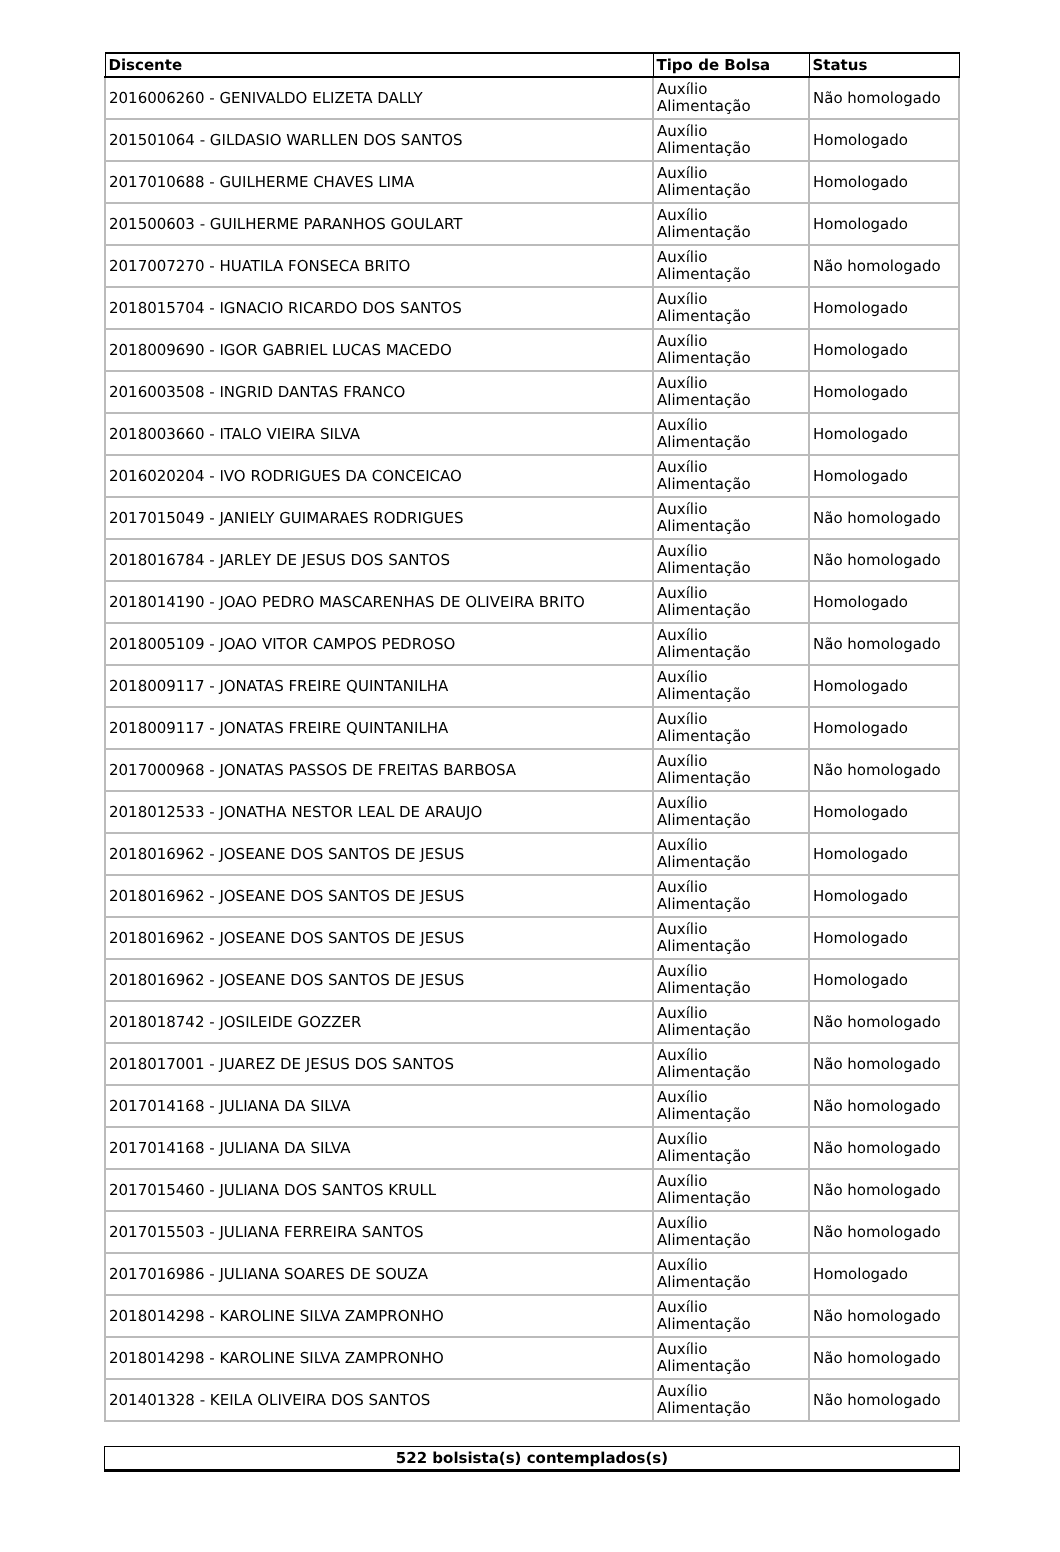| Discente | Tipo de Bolsa | Status |
| --- | --- | --- |
| 2016006260 - GENIVALDO ELIZETA DALLY | Auxílio Alimentação | Não homologado |
| 201501064 - GILDASIO WARLLEN DOS SANTOS | Auxílio Alimentação | Homologado |
| 2017010688 - GUILHERME CHAVES LIMA | Auxílio Alimentação | Homologado |
| 201500603 - GUILHERME PARANHOS GOULART | Auxílio Alimentação | Homologado |
| 2017007270 - HUATILA FONSECA BRITO | Auxílio Alimentação | Não homologado |
| 2018015704 - IGNACIO RICARDO DOS SANTOS | Auxílio Alimentação | Homologado |
| 2018009690 - IGOR GABRIEL LUCAS MACEDO | Auxílio Alimentação | Homologado |
| 2016003508 - INGRID DANTAS FRANCO | Auxílio Alimentação | Homologado |
| 2018003660 - ITALO VIEIRA SILVA | Auxílio Alimentação | Homologado |
| 2016020204 - IVO RODRIGUES DA CONCEICAO | Auxílio Alimentação | Homologado |
| 2017015049 - JANIELY GUIMARAES RODRIGUES | Auxílio Alimentação | Não homologado |
| 2018016784 - JARLEY DE JESUS DOS SANTOS | Auxílio Alimentação | Não homologado |
| 2018014190 - JOAO PEDRO MASCARENHAS DE OLIVEIRA BRITO | Auxílio Alimentação | Homologado |
| 2018005109 - JOAO VITOR CAMPOS PEDROSO | Auxílio Alimentação | Não homologado |
| 2018009117 - JONATAS FREIRE QUINTANILHA | Auxílio Alimentação | Homologado |
| 2018009117 - JONATAS FREIRE QUINTANILHA | Auxílio Alimentação | Homologado |
| 2017000968 - JONATAS PASSOS DE FREITAS BARBOSA | Auxílio Alimentação | Não homologado |
| 2018012533 - JONATHA NESTOR LEAL DE ARAUJO | Auxílio Alimentação | Homologado |
| 2018016962 - JOSEANE DOS SANTOS DE JESUS | Auxílio Alimentação | Homologado |
| 2018016962 - JOSEANE DOS SANTOS DE JESUS | Auxílio Alimentação | Homologado |
| 2018016962 - JOSEANE DOS SANTOS DE JESUS | Auxílio Alimentação | Homologado |
| 2018016962 - JOSEANE DOS SANTOS DE JESUS | Auxílio Alimentação | Homologado |
| 2018018742 - JOSILEIDE GOZZER | Auxílio Alimentação | Não homologado |
| 2018017001 - JUAREZ DE JESUS DOS SANTOS | Auxílio Alimentação | Não homologado |
| 2017014168 - JULIANA DA SILVA | Auxílio Alimentação | Não homologado |
| 2017014168 - JULIANA DA SILVA | Auxílio Alimentação | Não homologado |
| 2017015460 - JULIANA DOS SANTOS KRULL | Auxílio Alimentação | Não homologado |
| 2017015503 - JULIANA FERREIRA SANTOS | Auxílio Alimentação | Não homologado |
| 2017016986 - JULIANA SOARES DE SOUZA | Auxílio Alimentação | Homologado |
| 2018014298 - KAROLINE SILVA ZAMPRONHO | Auxílio Alimentação | Não homologado |
| 2018014298 - KAROLINE SILVA ZAMPRONHO | Auxílio Alimentação | Não homologado |
| 201401328 - KEILA OLIVEIRA DOS SANTOS | Auxílio Alimentação | Não homologado |
| 522 bolsista(s) contemplados(s) |